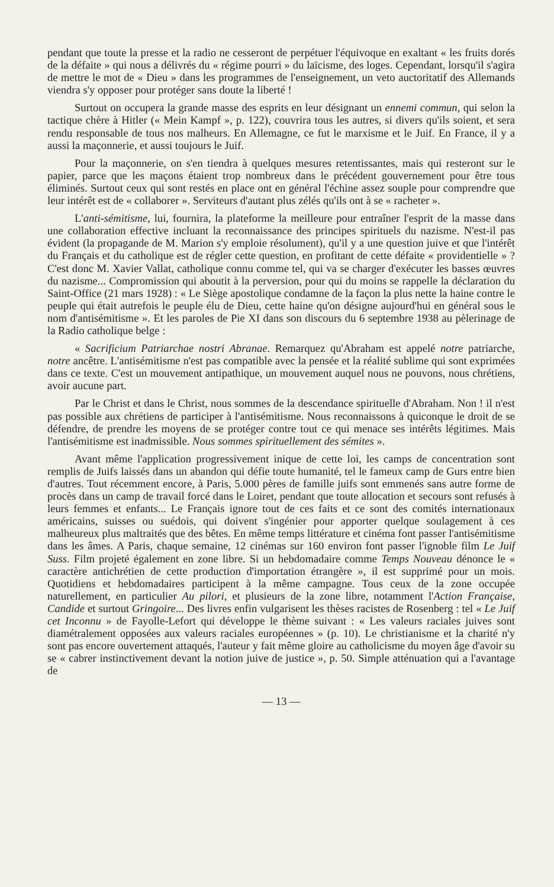pendant que toute la presse et la radio ne cesseront de perpétuer l'équivoque en exaltant « les fruits dorés de la défaite » qui nous a délivrés du « régime pourri » du laïcisme, des loges. Cependant, lorsqu'il s'agira de mettre le mot de « Dieu » dans les programmes de l'enseignement, un veto auctoritatif des Allemands viendra s'y opposer pour protéger sans doute la liberté !
Surtout on occupera la grande masse des esprits en leur désignant un ennemi commun, qui selon la tactique chère à Hitler (« Mein Kampf », p. 122), couvrira tous les autres, si divers qu'ils soient, et sera rendu responsable de tous nos malheurs. En Allemagne, ce fut le marxisme et le Juif. En France, il y a aussi la maçonnerie, et aussi toujours le Juif.
Pour la maçonnerie, on s'en tiendra à quelques mesures retentissantes, mais qui resteront sur le papier, parce que les maçons étaient trop nombreux dans le précédent gouvernement pour être tous éliminés. Surtout ceux qui sont restés en place ont en général l'échine assez souple pour comprendre que leur intérêt est de « collaborer ». Serviteurs d'autant plus zélés qu'ils ont à se « racheter ».
L'anti-sémitisme, lui, fournira, la plateforme la meilleure pour entraîner l'esprit de la masse dans une collaboration effective incluant la reconnaissance des principes spirituels du nazisme. N'est-il pas évident (la propagande de M. Marion s'y emploie résolument), qu'il y a une question juive et que l'intérêt du Français et du catholique est de régler cette question, en profitant de cette défaite « providentielle » ? C'est donc M. Xavier Vallat, catholique connu comme tel, qui va se charger d'exécuter les basses œuvres du nazisme... Compromission qui aboutit à la perversion, pour qui du moins se rappelle la déclaration du Saint-Office (21 mars 1928) : « Le Siège apostolique condamne de la façon la plus nette la haine contre le peuple qui était autrefois le peuple élu de Dieu, cette haine qu'on désigne aujourd'hui en général sous le nom d'antisémitisme ». Et les paroles de Pie XI dans son discours du 6 septembre 1938 au pèlerinage de la Radio catholique belge :
« Sacrificium Patriarchae nostri Abranae. Remarquez qu'Abraham est appelé notre patriarche, notre ancêtre. L'antisémitisme n'est pas compatible avec la pensée et la réalité sublime qui sont exprimées dans ce texte. C'est un mouvement antipathique, un mouvement auquel nous ne pouvons, nous chrétiens, avoir aucune part.
Par le Christ et dans le Christ, nous sommes de la descendance spirituelle d'Abraham. Non ! il n'est pas possible aux chrétiens de participer à l'antisémitisme. Nous reconnaissons à quiconque le droit de se défendre, de prendre les moyens de se protéger contre tout ce qui menace ses intérêts légitimes. Mais l'antisémitisme est inadmissible. Nous sommes spirituellement des sémites ».
Avant même l'application progressivement inique de cette loi, les camps de concentration sont remplis de Juifs laissés dans un abandon qui défie toute humanité, tel le fameux camp de Gurs entre bien d'autres. Tout récemment encore, à Paris, 5.000 pères de famille juifs sont emmenés sans autre forme de procès dans un camp de travail forcé dans le Loiret, pendant que toute allocation et secours sont refusés à leurs femmes et enfants... Le Français ignore tout de ces faits et ce sont des comités internationaux américains, suisses ou suédois, qui doivent s'ingénier pour apporter quelque soulagement à ces malheureux plus maltraités que des bêtes. En même temps littérature et cinéma font passer l'antisémitisme dans les âmes. A Paris, chaque semaine, 12 cinémas sur 160 environ font passer l'ignoble film Le Juif Suss. Film projeté également en zone libre. Si un hebdomadaire comme Temps Nouveau dénonce le « caractère antichrétien de cette production d'importation étrangère », il est supprimé pour un mois. Quotidiens et hebdomadaires participent à la même campagne. Tous ceux de la zone occupée naturellement, en particulier Au pilori, et plusieurs de la zone libre, notamment l'Action Française, Candide et surtout Gringoire... Des livres enfin vulgarisent les thèses racistes de Rosenberg : tel « Le Juif cet Inconnu » de Fayolle-Lefort qui développe le thème suivant : « Les valeurs raciales juives sont diamétralement opposées aux valeurs raciales européennes » (p. 10). Le christianisme et la charité n'y sont pas encore ouvertement attaqués, l'auteur y fait même gloire au catholicisme du moyen âge d'avoir su se « cabrer instinctivement devant la notion juive de justice », p. 50. Simple atténuation qui a l'avantage de
— 13 —